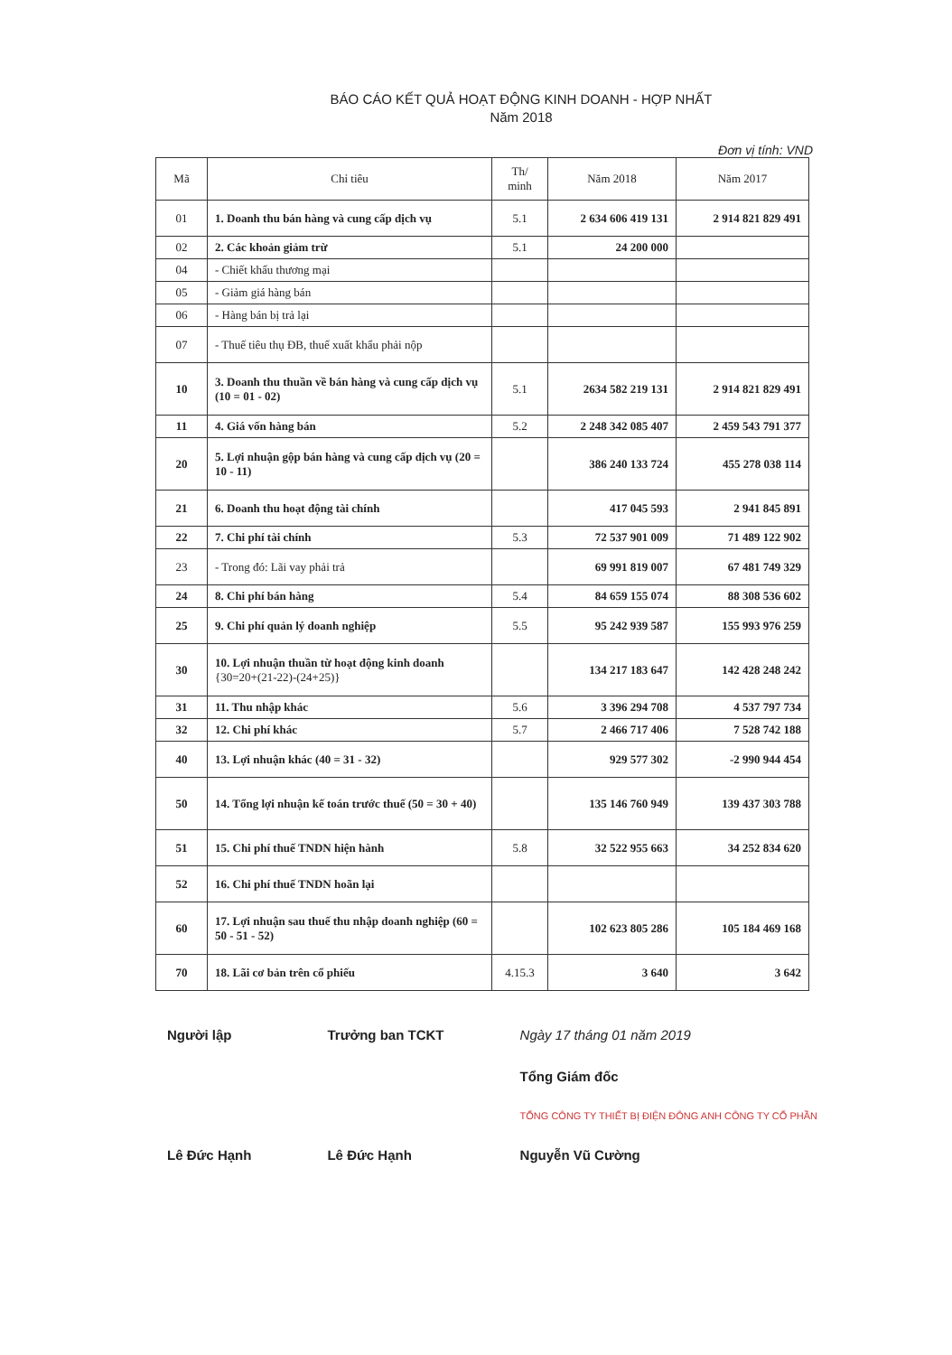BÁO CÁO KẾT QUẢ HOẠT ĐỘNG KINH DOANH - HỢP NHẤT
Năm 2018
Đơn vị tính: VND
| Mã | Chỉ tiêu | Th/ minh | Năm 2018 | Năm 2017 |
| --- | --- | --- | --- | --- |
| 01 | 1. Doanh thu bán hàng và cung cấp dịch vụ | 5.1 | 2 634 606 419 131 | 2 914 821 829 491 |
| 02 | 2. Các khoản giảm trừ | 5.1 | 24 200 000 | |
| 04 | - Chiết khấu thương mại | | | |
| 05 | - Giảm giá hàng bán | | | |
| 06 | - Hàng bán bị trả lại | | | |
| 07 | - Thuế tiêu thụ ĐB, thuế xuất khẩu phải nộp | | | |
| 10 | 3. Doanh thu thuần về bán hàng và cung cấp dịch vụ (10 = 01 - 02) | 5.1 | 2634 582 219 131 | 2 914 821 829 491 |
| 11 | 4. Giá vốn hàng bán | 5.2 | 2 248 342 085 407 | 2 459 543 791 377 |
| 20 | 5. Lợi nhuận gộp bán hàng và cung cấp dịch vụ (20 = 10 - 11) | | 386 240 133 724 | 455 278 038 114 |
| 21 | 6. Doanh thu hoạt động tài chính | | 417 045 593 | 2 941 845 891 |
| 22 | 7. Chi phí tài chính | 5.3 | 72 537 901 009 | 71 489 122 902 |
| 23 | - Trong đó: Lãi vay phải trả | | 69 991 819 007 | 67 481 749 329 |
| 24 | 8. Chi phí bán hàng | 5.4 | 84 659 155 074 | 88 308 536 602 |
| 25 | 9. Chi phí quản lý doanh nghiệp | 5.5 | 95 242 939 587 | 155 993 976 259 |
| 30 | 10. Lợi nhuận thuần từ hoạt động kinh doanh {30=20+(21-22)-(24+25)} | | 134 217 183 647 | 142 428 248 242 |
| 31 | 11. Thu nhập khác | 5.6 | 3 396 294 708 | 4 537 797 734 |
| 32 | 12. Chi phí khác | 5.7 | 2 466 717 406 | 7 528 742 188 |
| 40 | 13. Lợi nhuận khác (40 = 31 - 32) | | 929 577 302 | -2 990 944 454 |
| 50 | 14. Tổng lợi nhuận kế toán trước thuế (50 = 30 + 40) | | 135 146 760 949 | 139 437 303 788 |
| 51 | 15. Chi phí thuế TNDN hiện hành | 5.8 | 32 522 955 663 | 34 252 834 620 |
| 52 | 16. Chi phí thuế TNDN hoãn lại | | | |
| 60 | 17. Lợi nhuận sau thuế thu nhập doanh nghiệp (60 = 50 - 51 - 52) | | 102 623 805 286 | 105 184 469 168 |
| 70 | 18. Lãi cơ bản trên cổ phiếu | 4.15.3 | 3 640 | 3 642 |
Người lập
Lê Đức Hạnh
Trưởng ban TCKT
Lê Đức Hạnh
Ngày 17 tháng 01 năm 2019
Tổng Giám đốc
TỔNG CÔNG TY THIẾT BỊ ĐIỆN ĐÔNG ANH CÔNG TY CỔ PHẦN
Nguyễn Vũ Cường